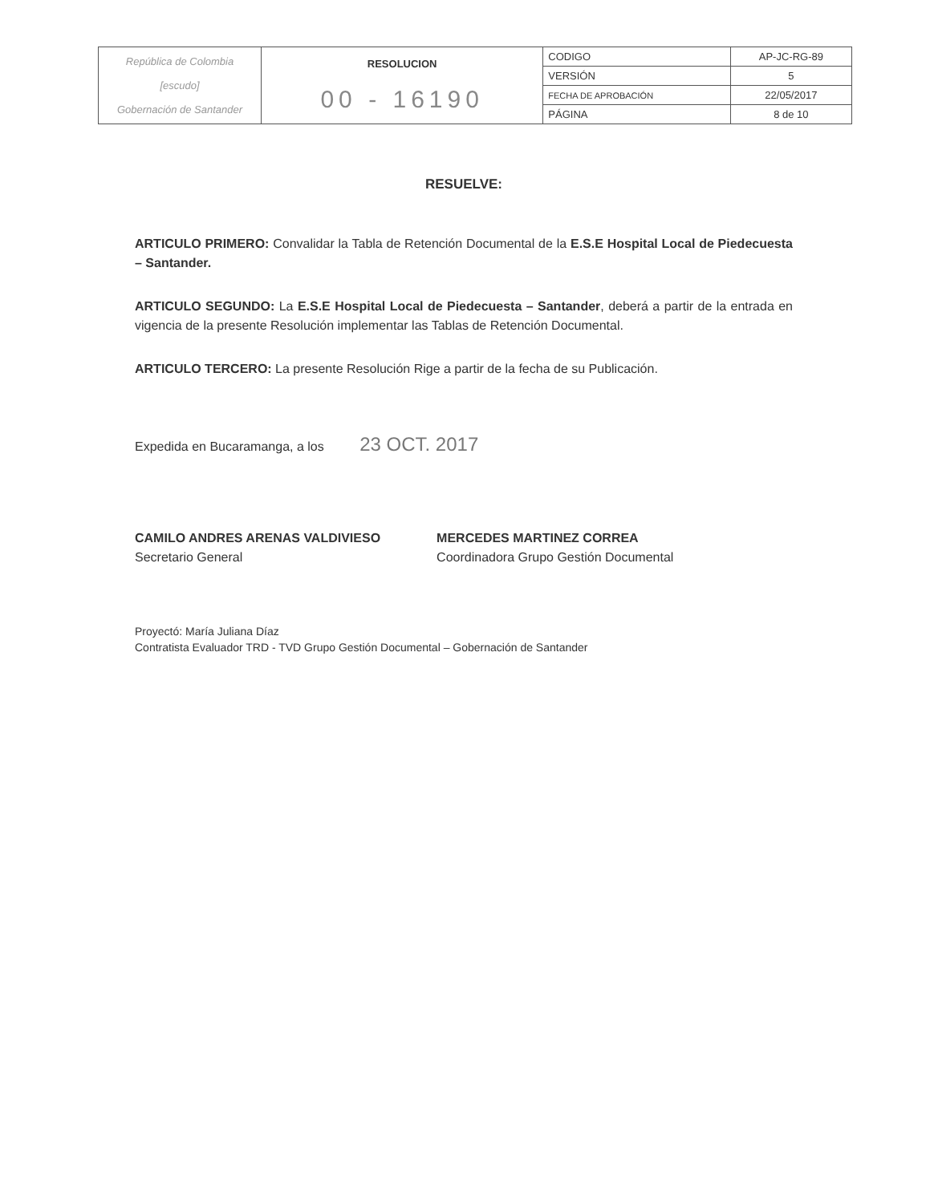| República de Colombia [escudo] Gobernación de Santander | RESOLUCION 00 - 16190 | CODIGO | AP-JC-RG-89 |
| | | VERSIÓN | 5 |
| | | FECHA DE APROBACIÓN | 22/05/2017 |
| | | PÁGINA | 8 de 10 |
RESUELVE:
ARTICULO PRIMERO: Convalidar la Tabla de Retención Documental de la E.S.E Hospital Local de Piedecuesta – Santander.
ARTICULO SEGUNDO: La E.S.E Hospital Local de Piedecuesta – Santander, deberá a partir de la entrada en vigencia de la presente Resolución implementar las Tablas de Retención Documental.
ARTICULO TERCERO: La presente Resolución Rige a partir de la fecha de su Publicación.
Expedida en Bucaramanga, a los 23 OCT. 2017
CAMILO ANDRES ARENAS VALDIVIESO
Secretario General
MERCEDES MARTINEZ CORREA
Coordinadora Grupo Gestión Documental
Proyectó: María Juliana Díaz
Contratista Evaluador TRD - TVD Grupo Gestión Documental – Gobernación de Santander